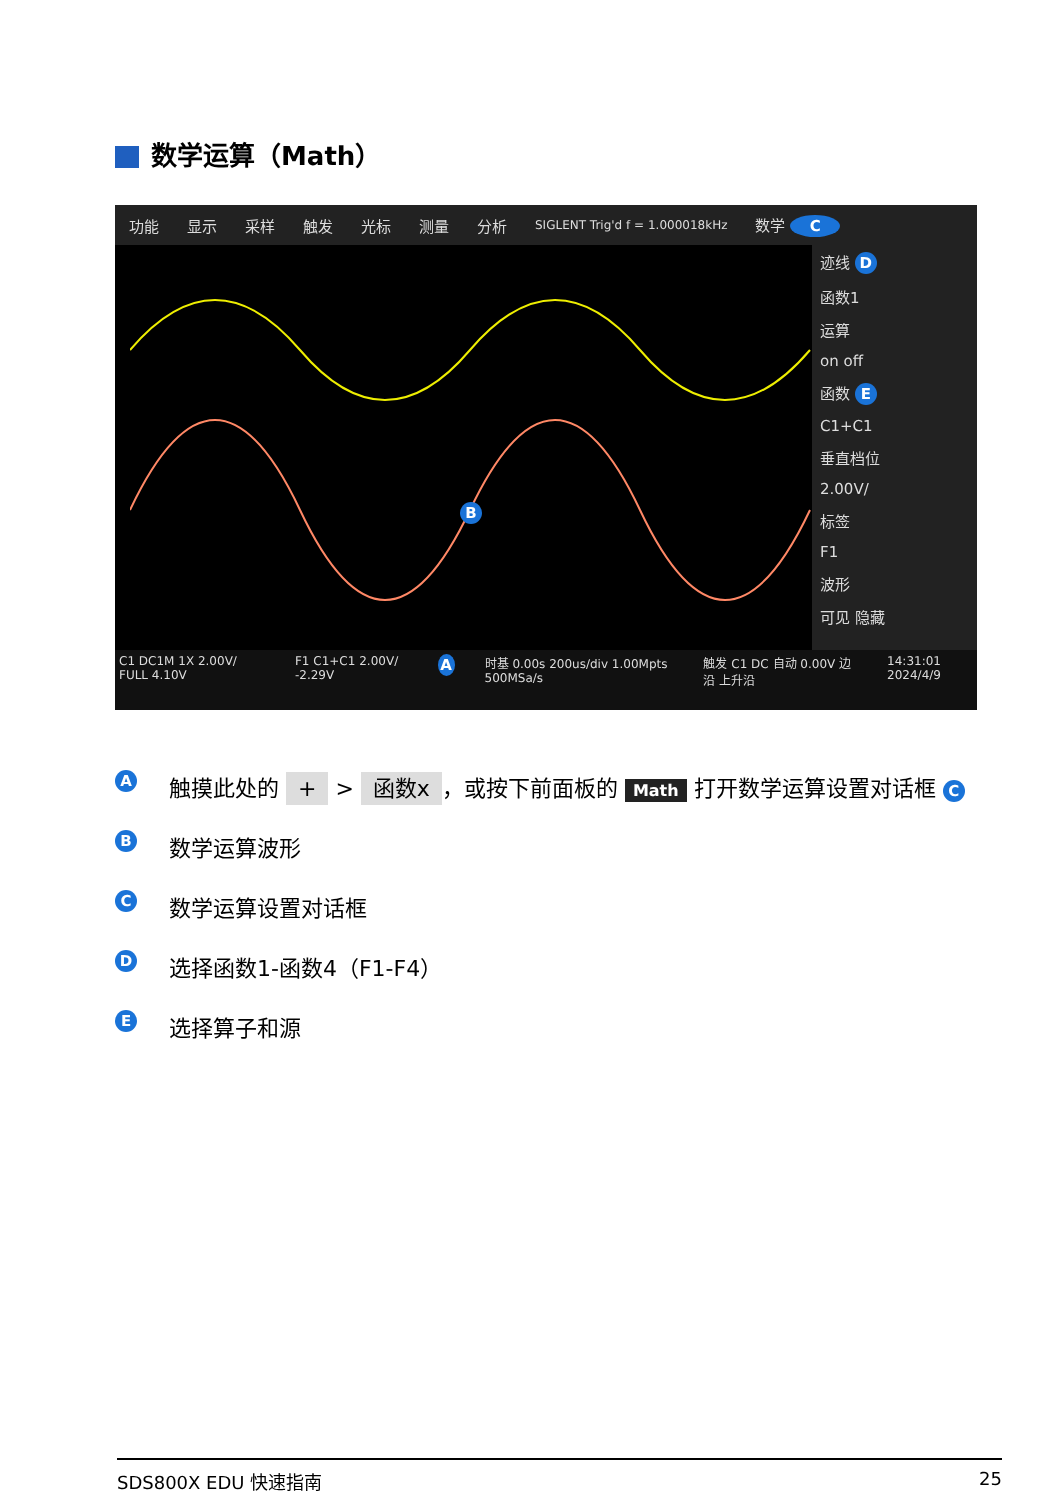数学运算（Math）
功能 显示 采样 触发 光标 测量 分析 SIGLENT Trig'd f = 1.000018kHz 数学 C
B
迹线 D
函数1
运算
on off
函数 E
C1+C1
垂直档位
2.00V/
标签
F1
波形
可见 隐藏
C1 DC1M 1X 2.00V/ FULL 4.10V F1 C1+C1 2.00V/ -2.29V A 时基 0.00s 200us/div 1.00Mpts 500MSa/s 触发 C1 DC 自动 0.00V 边沿 上升沿 14:31:01 2024/4/9
A触摸此处的 + > 函数x ，或按下前面板的 Math 打开数学运算设置对话框 C
B数学运算波形
C数学运算设置对话框
D选择函数1-函数4（F1-F4）
E选择算子和源
SDS800X EDU 快速指南 25